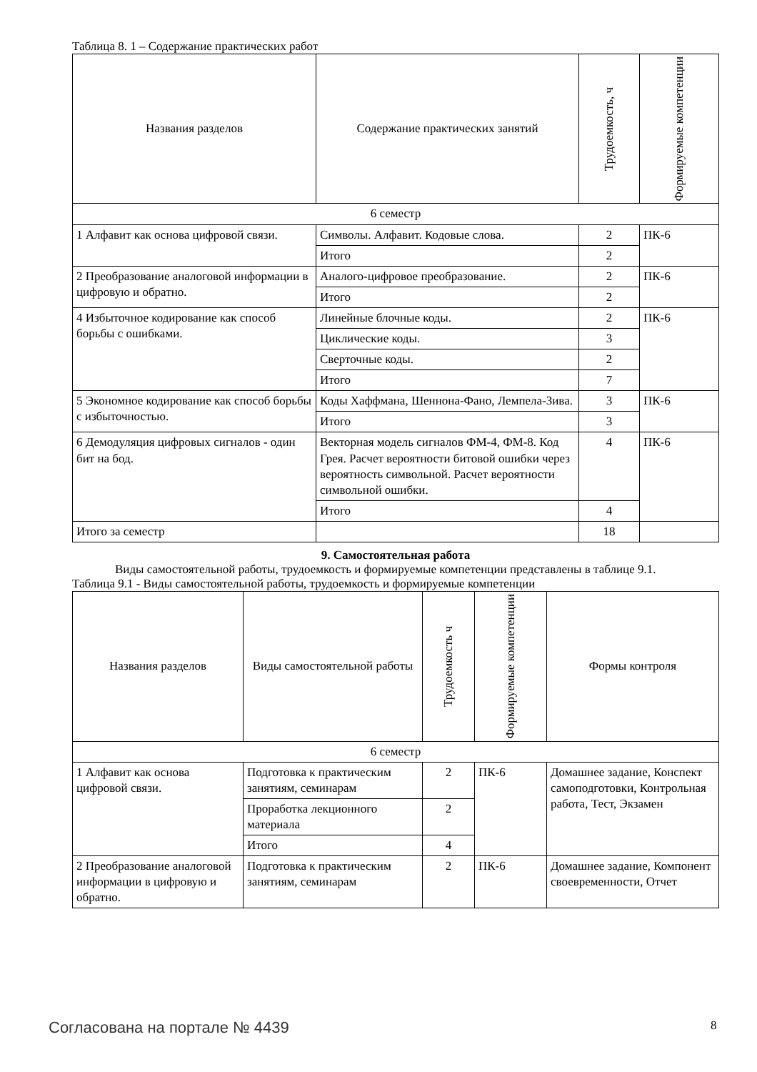Таблица 8. 1 – Содержание практических работ
| Названия разделов | Содержание практических занятий | Трудоемкость, ч | Формируемые компетенции |
| --- | --- | --- | --- |
| 6 семестр | | | |
| 1 Алфавит как основа цифровой связи. | Символы. Алфавит. Кодовые слова. | 2 | ПК-6 |
| | Итого | 2 | |
| 2 Преобразование аналоговой информации в цифровую и обратно. | Аналого-цифровое преобразование. | 2 | ПК-6 |
| | Итого | 2 | |
| 4 Избыточное кодирование как способ борьбы с ошибками. | Линейные блочные коды. | 2 | ПК-6 |
| | Циклические коды. | 3 | |
| | Сверточные коды. | 2 | |
| | Итого | 7 | |
| 5 Экономное кодирование как способ борьбы с избыточностью. | Коды Хаффмана, Шеннона-Фано, Лемпела-Зива. | 3 | ПК-6 |
| | Итого | 3 | |
| 6 Демодуляция цифровых сигналов - один бит на бод. | Векторная модель сигналов ФМ-4, ФМ-8. Код Грея. Расчет вероятности битовой ошибки через вероятность символьной. Расчет вероятности символьной ошибки. | 4 | ПК-6 |
| | Итого | 4 | |
| Итого за семестр | | 18 | |
9. Самостоятельная работа
Виды самостоятельной работы, трудоемкость и формируемые компетенции представлены в таблице 9.1.
Таблица 9.1 - Виды самостоятельной работы, трудоемкость и формируемые компетенции
| Названия разделов | Виды самостоятельной работы | Трудоемкость ч | Формируемые компетенции | Формы контроля |
| --- | --- | --- | --- | --- |
| 6 семестр | | | | |
| 1 Алфавит как основа цифровой связи. | Подготовка к практическим занятиям, семинарам | 2 | ПК-6 | Домашнее задание, Конспект самоподготовки, Контрольная работа, Тест, Экзамен |
| | Проработка лекционного материала | 2 | | |
| | Итого | 4 | | |
| 2 Преобразование аналоговой информации в цифровую и обратно. | Подготовка к практическим занятиям, семинарам | 2 | ПК-6 | Домашнее задание, Компонент своевременности, Отчет |
Согласована на портале № 4439 8